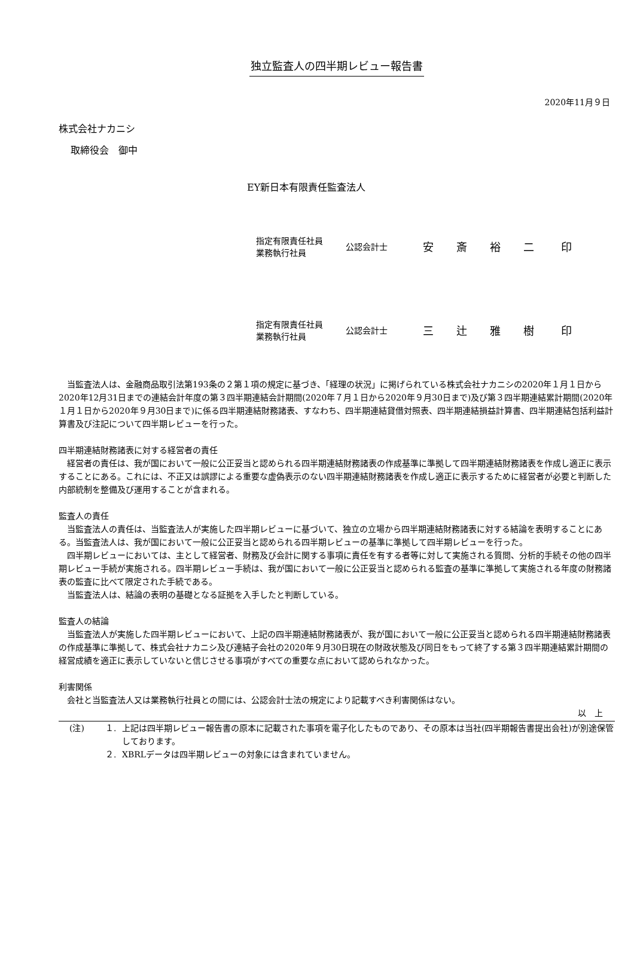独立監査人の四半期レビュー報告書
2020年11月９日
株式会社ナカニシ
取締役会　御中
EY新日本有限責任監査法人
| 指定有限責任社員 業務執行社員 | 公認会計士 | 安 | 斎 | 裕 | 二 | 印 |
| 指定有限責任社員 業務執行社員 | 公認会計士 | 三 | 辻 | 雅 | 樹 | 印 |
当監査法人は、金融商品取引法第193条の２第１項の規定に基づき、「経理の状況」に掲げられている株式会社ナカニシの2020年１月１日から2020年12月31日までの連結会計年度の第３四半期連結会計期間(2020年７月１日から2020年９月30日まで)及び第３四半期連結累計期間(2020年１月１日から2020年９月30日まで)に係る四半期連結財務諸表、すなわち、四半期連結貸借対照表、四半期連結損益計算書、四半期連結包括利益計算書及び注記について四半期レビューを行った。
四半期連結財務諸表に対する経営者の責任
経営者の責任は、我が国において一般に公正妥当と認められる四半期連結財務諸表の作成基準に準拠して四半期連結財務諸表を作成し適正に表示することにある。これには、不正又は誤謬による重要な虚偽表示のない四半期連結財務諸表を作成し適正に表示するために経営者が必要と判断した内部統制を整備及び運用することが含まれる。
監査人の責任
当監査法人の責任は、当監査法人が実施した四半期レビューに基づいて、独立の立場から四半期連結財務諸表に対する結論を表明することにある。当監査法人は、我が国において一般に公正妥当と認められる四半期レビューの基準に準拠して四半期レビューを行った。
四半期レビューにおいては、主として経営者、財務及び会計に関する事項に責任を有する者等に対して実施される質問、分析的手続その他の四半期レビュー手続が実施される。四半期レビュー手続は、我が国において一般に公正妥当と認められる監査の基準に準拠して実施される年度の財務諸表の監査に比べて限定された手続である。
当監査法人は、結論の表明の基礎となる証拠を入手したと判断している。
監査人の結論
当監査法人が実施した四半期レビューにおいて、上記の四半期連結財務諸表が、我が国において一般に公正妥当と認められる四半期連結財務諸表の作成基準に準拠して、株式会社ナカニシ及び連結子会社の2020年９月30日現在の財政状態及び同日をもって終了する第３四半期連結累計期間の経営成績を適正に表示していないと信じさせる事項がすべての重要な点において認められなかった。
利害関係
会社と当監査法人又は業務執行社員との間には、公認会計士法の規定により記載すべき利害関係はない。
以　上
(注) １. 上記は四半期レビュー報告書の原本に記載された事項を電子化したものであり、その原本は当社(四半期報告書提出会社)が別途保管しております。
２. XBRLデータは四半期レビューの対象には含まれていません。